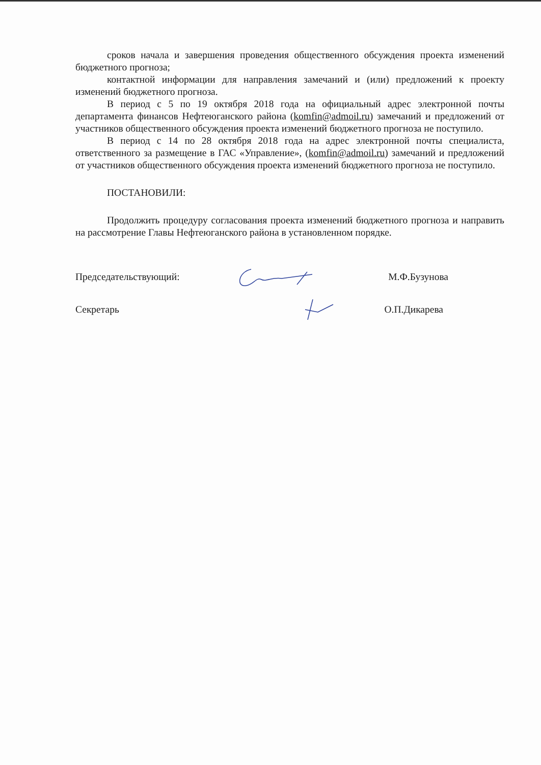сроков начала и завершения проведения общественного обсуждения проекта изменений бюджетного прогноза;
контактной информации для направления замечаний и (или) предложений к проекту изменений бюджетного прогноза.
В период с 5 по 19 октября 2018 года на официальный адрес электронной почты департамента финансов Нефтеюганского района (komfin@admoil.ru) замечаний и предложений от участников общественного обсуждения проекта изменений бюджетного прогноза не поступило.
В период с 14 по 28 октября 2018 года на адрес электронной почты специалиста, ответственного за размещение в ГАС «Управление», (komfin@admoil.ru) замечаний и предложений от участников общественного обсуждения проекта изменений бюджетного прогноза не поступило.
ПОСТАНОВИЛИ:
Продолжить процедуру согласования проекта изменений бюджетного прогноза и направить на рассмотрение Главы Нефтеюганского района в установленном порядке.
Председательствующий: М.Ф.Бузунова
Секретарь О.П.Дикарева